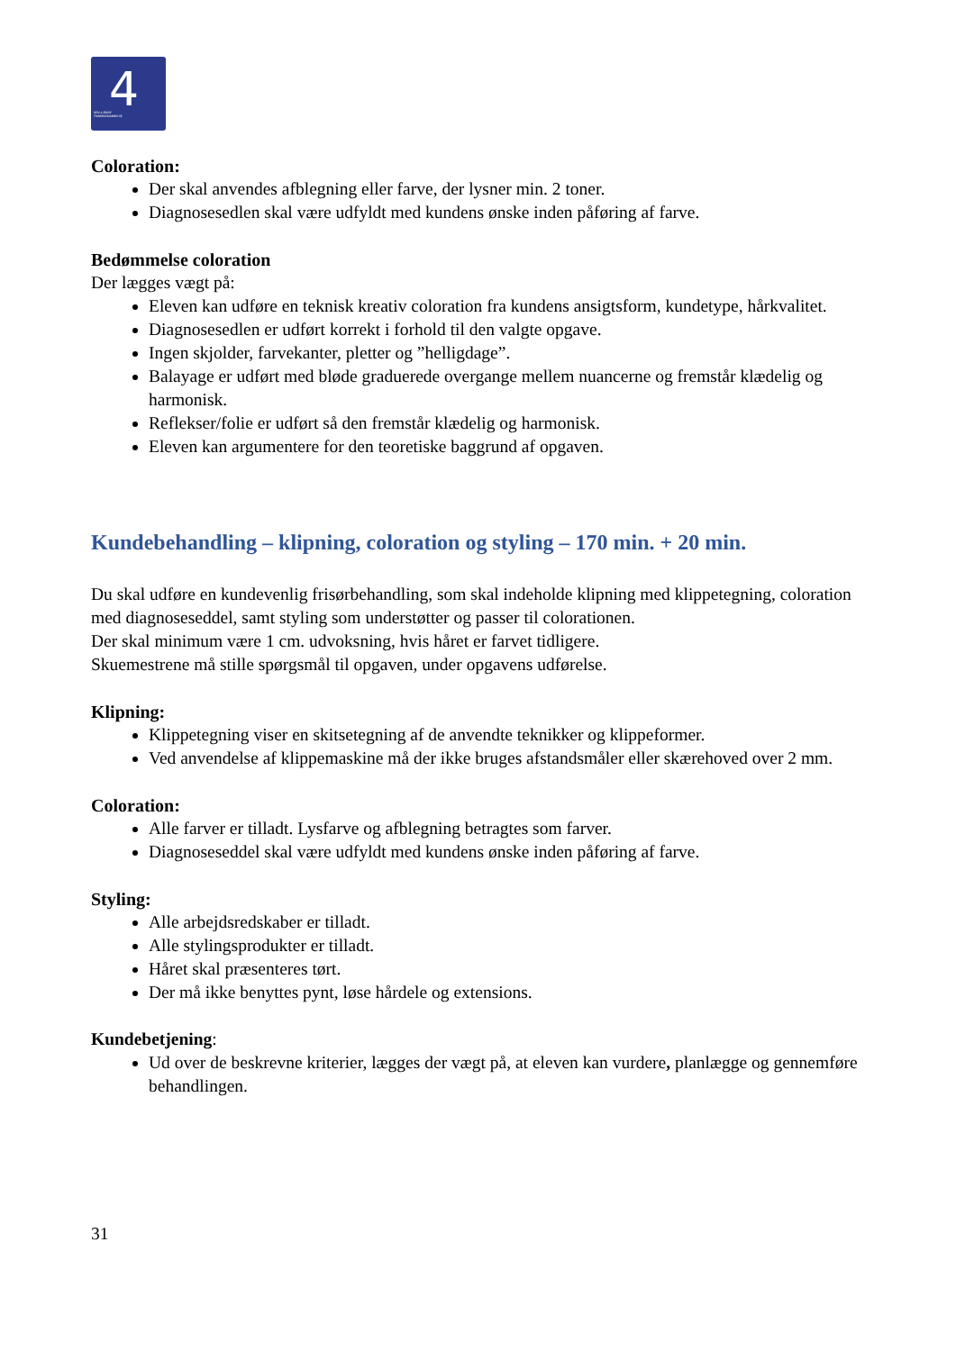4 DEN 4-ÅRIGE
FRISØRUDDANNELSE
Coloration:
Der skal anvendes afblegning eller farve, der lysner min. 2 toner.
Diagnosesedlen skal være udfyldt med kundens ønske inden påføring af farve.
Bedømmelse coloration
Der lægges vægt på:
Eleven kan udføre en teknisk kreativ coloration fra kundens ansigtsform, kundetype, hårkvalitet.
Diagnosesedlen er udført korrekt i forhold til den valgte opgave.
Ingen skjolder, farvekanter, pletter og ”helligdage”.
Balayage er udført med bløde graduerede overgange mellem nuancerne og fremstår klædelig og harmonisk.
Reflekser/folie er udført så den fremstår klædelig og harmonisk.
Eleven kan argumentere for den teoretiske baggrund af opgaven.
Kundebehandling – klipning, coloration og styling – 170 min. + 20 min.
Du skal udføre en kundevenlig frisørbehandling, som skal indeholde klipning med klippetegning, coloration med diagnoseseddel, samt styling som understøtter og passer til colorationen.
Der skal minimum være 1 cm. udvoksning, hvis håret er farvet tidligere.
Skuemestrene må stille spørgsmål til opgaven, under opgavens udførelse.
Klipning:
Klippetegning viser en skitsetegning af de anvendte teknikker og klippeformer.
Ved anvendelse af klippemaskine må der ikke bruges afstandsmåler eller skærehoved over 2 mm.
Coloration:
Alle farver er tilladt. Lysfarve og afblegning betragtes som farver.
Diagnoseseddel skal være udfyldt med kundens ønske inden påføring af farve.
Styling:
Alle arbejdsredskaber er tilladt.
Alle stylingsprodukter er tilladt.
Håret skal præsenteres tørt.
Der må ikke benyttes pynt, løse hårdele og extensions.
Kundebetjening:
Ud over de beskrevne kriterier, lægges der vægt på, at eleven kan vurdere, planlægge og gennemføre behandlingen.
31